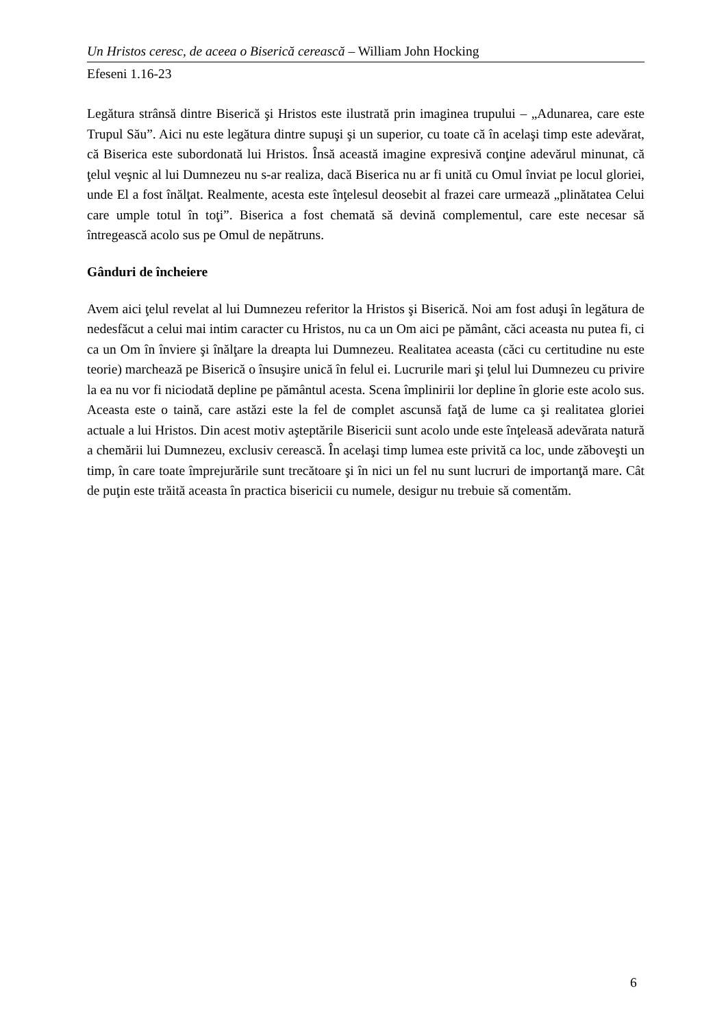Un Hristos ceresc, de aceea o Biserică cerească – William John Hocking
Efeseni 1.16-23
Legătura strânsă dintre Biserică şi Hristos este ilustrată prin imaginea trupului – „Adunarea, care este Trupul Său”. Aici nu este legătura dintre supuşi şi un superior, cu toate că în acelaşi timp este adevărat, că Biserica este subordonată lui Hristos. Însă această imagine expresivă conţine adevărul minunat, că ţelul veşnic al lui Dumnezeu nu s-ar realiza, dacă Biserica nu ar fi unită cu Omul înviat pe locul gloriei, unde El a fost înălţat. Realmente, acesta este înţelesul deosebit al frazei care urmează „plinătatea Celui care umple totul în toţi”. Biserica a fost chemată să devină complementul, care este necesar să întregească acolo sus pe Omul de nepătruns.
Gânduri de încheiere
Avem aici ţelul revelat al lui Dumnezeu referitor la Hristos şi Biserică. Noi am fost aduşi în legătura de nedesfăcut a celui mai intim caracter cu Hristos, nu ca un Om aici pe pământ, căci aceasta nu putea fi, ci ca un Om în înviere şi înălţare la dreapta lui Dumnezeu. Realitatea aceasta (căci cu certitudine nu este teorie) marchează pe Biserică o însuşire unică în felul ei. Lucrurile mari şi ţelul lui Dumnezeu cu privire la ea nu vor fi niciodată depline pe pământul acesta. Scena împlinirii lor depline în glorie este acolo sus. Aceasta este o taină, care astăzi este la fel de complet ascunsă faţă de lume ca şi realitatea gloriei actuale a lui Hristos. Din acest motiv aşteptările Bisericii sunt acolo unde este înţeleasă adevărata natură a chemării lui Dumnezeu, exclusiv cerească. În acelaşi timp lumea este privită ca loc, unde zăboveşti un timp, în care toate împrejurările sunt trecătoare şi în nici un fel nu sunt lucruri de importanţă mare. Cât de puţin este trăită aceasta în practica bisericii cu numele, desigur nu trebuie să comentăm.
6